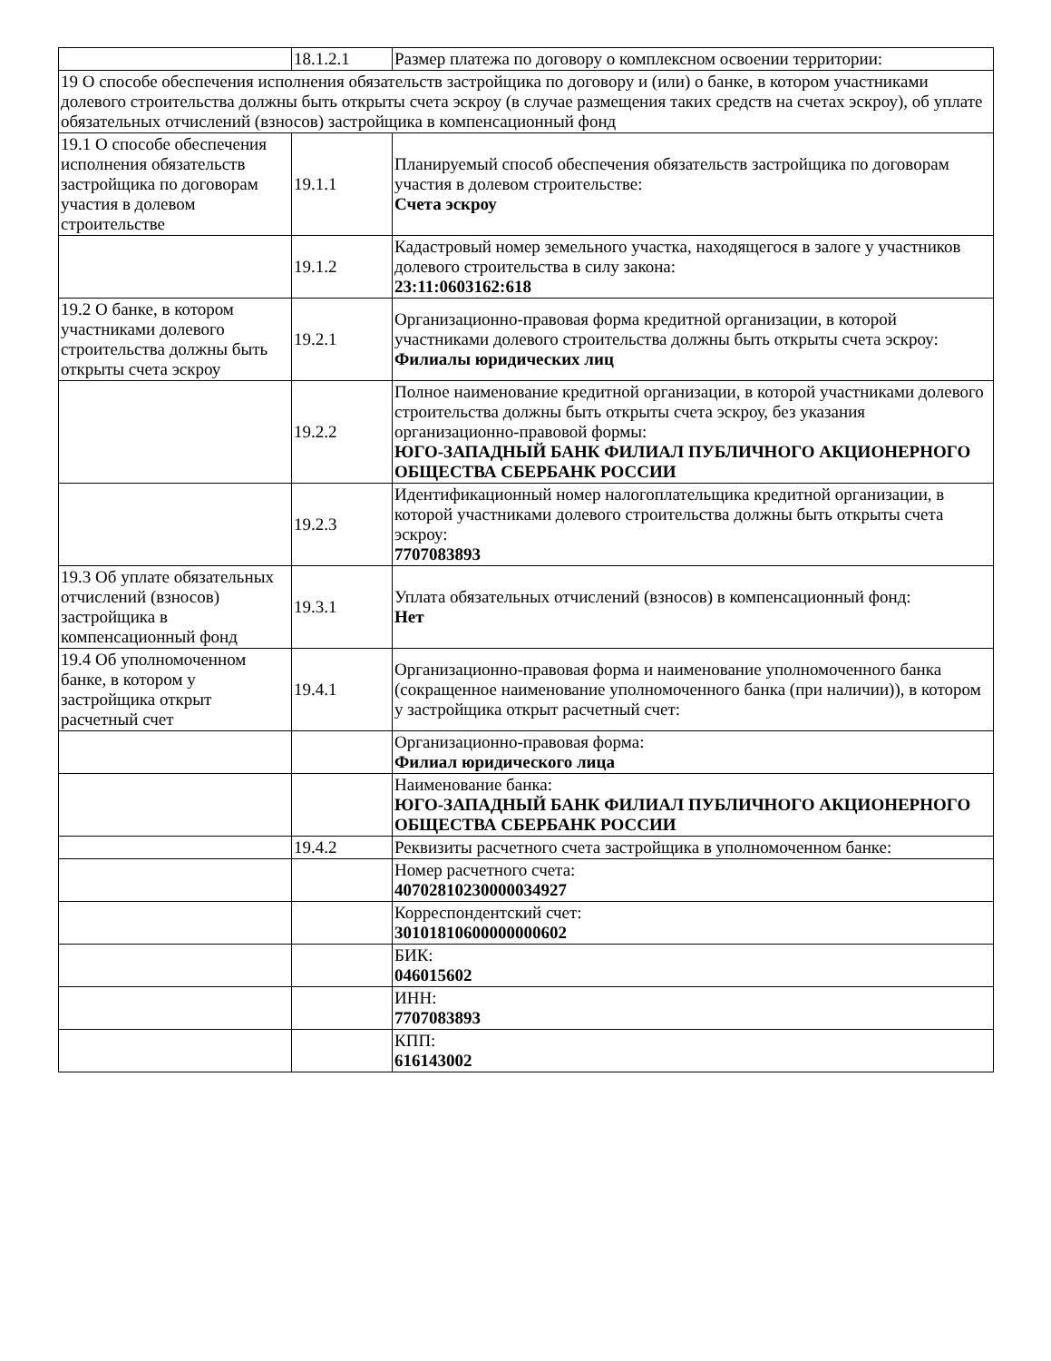| | 18.1.2.1 | Размер платежа по договору о комплексном освоении территории: |
| 19 О способе обеспечения исполнения обязательств застройщика по договору и (или) о банке, в котором участниками долевого строительства должны быть открыты счета эскроу (в случае размещения таких средств на счетах эскроу), об уплате обязательных отчислений (взносов) застройщика в компенсационный фонд | | |
| 19.1 О способе обеспечения исполнения обязательств застройщика по договорам участия в долевом строительстве | 19.1.1 | Планируемый способ обеспечения обязательств застройщика по договорам участия в долевом строительстве: Счета эскроу |
| | 19.1.2 | Кадастровый номер земельного участка, находящегося в залоге у участников долевого строительства в силу закона: 23:11:0603162:618 |
| 19.2 О банке, в котором участниками долевого строительства должны быть открыты счета эскроу | 19.2.1 | Организационно-правовая форма кредитной организации, в которой участниками долевого строительства должны быть открыты счета эскроу: Филиалы юридических лиц |
| | 19.2.2 | Полное наименование кредитной организации, в которой участниками долевого строительства должны быть открыты счета эскроу, без указания организационно-правовой формы: ЮГО-ЗАПАДНЫЙ БАНК ФИЛИАЛ ПУБЛИЧНОГО АКЦИОНЕРНОГО ОБЩЕСТВА СБЕРБАНК РОССИИ |
| | 19.2.3 | Идентификационный номер налогоплательщика кредитной организации, в которой участниками долевого строительства должны быть открыты счета эскроу: 7707083893 |
| 19.3 Об уплате обязательных отчислений (взносов) застройщика в компенсационный фонд | 19.3.1 | Уплата обязательных отчислений (взносов) в компенсационный фонд: Нет |
| 19.4 Об уполномоченном банке, в котором у застройщика открыт расчетный счет | 19.4.1 | Организационно-правовая форма и наименование уполномоченного банка (сокращенное наименование уполномоченного банка (при наличии)), в котором у застройщика открыт расчетный счет: |
| | | Организационно-правовая форма: Филиал юридического лица |
| | | Наименование банка: ЮГО-ЗАПАДНЫЙ БАНК ФИЛИАЛ ПУБЛИЧНОГО АКЦИОНЕРНОГО ОБЩЕСТВА СБЕРБАНК РОССИИ |
| | 19.4.2 | Реквизиты расчетного счета застройщика в уполномоченном банке: |
| | | Номер расчетного счета: 40702810230000034927 |
| | | Корреспондентский счет: 30101810600000000602 |
| | | БИК: 046015602 |
| | | ИНН: 7707083893 |
| | | КПП: 616143002 |